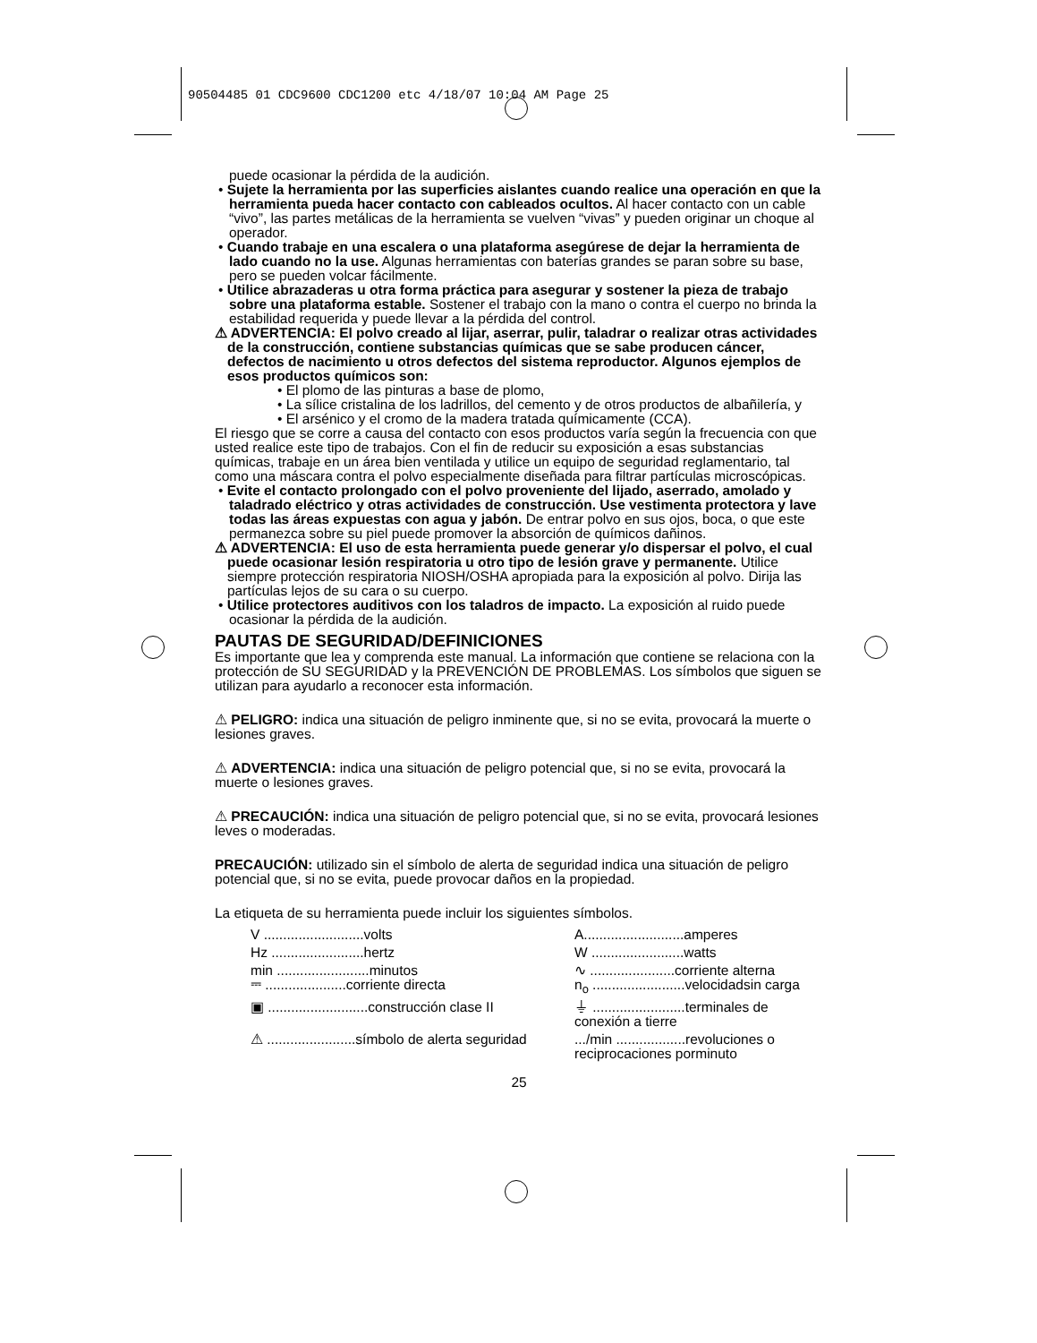90504485 01 CDC9600 CDC1200 etc 4/18/07 10:04 AM Page 25
puede ocasionar la pérdida de la audición.
• Sujete la herramienta por las superficies aislantes cuando realice una operación en que la herramienta pueda hacer contacto con cableados ocultos. Al hacer contacto con un cable “vivo”, las partes metálicas de la herramienta se vuelven “vivas” y pueden originar un choque al operador.
• Cuando trabaje en una escalera o una plataforma asegúrese de dejar la herramienta de lado cuando no la use. Algunas herramientas con baterías grandes se paran sobre su base, pero se pueden volcar fácilmente.
• Utilice abrazaderas u otra forma práctica para asegurar y sostener la pieza de trabajo sobre una plataforma estable. Sostener el trabajo con la mano o contra el cuerpo no brinda la estabilidad requerida y puede llevar a la pérdida del control.
⚠ ADVERTENCIA: El polvo creado al lijar, aserrar, pulir, taladrar o realizar otras actividades de la construcción, contiene substancias químicas que se sabe producen cáncer, defectos de nacimiento u otros defectos del sistema reproductor. Algunos ejemplos de esos productos químicos son:
• El plomo de las pinturas a base de plomo,
• La sílice cristalina de los ladrillos, del cemento y de otros productos de albañilería, y
• El arsénico y el cromo de la madera tratada químicamente (CCA).
El riesgo que se corre a causa del contacto con esos productos varía según la frecuencia con que usted realice este tipo de trabajos. Con el fin de reducir su exposición a esas substancias químicas, trabaje en un área bien ventilada y utilice un equipo de seguridad reglamentario, tal como una máscara contra el polvo especialmente diseñada para filtrar partículas microscópicas.
• Evite el contacto prolongado con el polvo proveniente del lijado, aserrado, amolado y taladrado eléctrico y otras actividades de construcción. Use vestimenta protectora y lave todas las áreas expuestas con agua y jabón. De entrar polvo en sus ojos, boca, o que este permanezca sobre su piel puede promover la absorción de químicos dañinos.
⚠ ADVERTENCIA: El uso de esta herramienta puede generar y/o dispersar el polvo, el cual puede ocasionar lesión respiratoria u otro tipo de lesión grave y permanente. Utilice siempre protección respiratoria NIOSH/OSHA apropiada para la exposición al polvo. Dirija las partículas lejos de su cara o su cuerpo.
• Utilice protectores auditivos con los taladros de impacto. La exposición al ruido puede ocasionar la pérdida de la audición.
PAUTAS DE SEGURIDAD/DEFINICIONES
Es importante que lea y comprenda este manual. La información que contiene se relaciona con la protección de SU SEGURIDAD y la PREVENCIÓN DE PROBLEMAS. Los símbolos que siguen se utilizan para ayudarlo a reconocer esta información.
⚠ PELIGRO: indica una situación de peligro inminente que, si no se evita, provocará la muerte o lesiones graves.
⚠ ADVERTENCIA: indica una situación de peligro potencial que, si no se evita, provocará la muerte o lesiones graves.
⚠ PRECAUCIÓN: indica una situación de peligro potencial que, si no se evita, provocará lesiones leves o moderadas.
PRECAUCIÓN: utilizado sin el símbolo de alerta de seguridad indica una situación de peligro potencial que, si no se evita, puede provocar daños en la propiedad.
La etiqueta de su herramienta puede incluir los siguientes símbolos.
| V ..........................volts | A..........................amperes |
| Hz ........................hertz | W ........................watts |
| min ........................minutos ⎓ .....................corriente directa | ∿ ......................corriente alterna n<sub>o</sub> ........................velocidadsin carga |
| ▣ ..........................construcción clase II | ⏚ ........................terminales de conexión a tierre |
| ⚠ .......................símbolo de alerta seguridad | .../min ..................revoluciones o reciprocaciones porminuto |
25